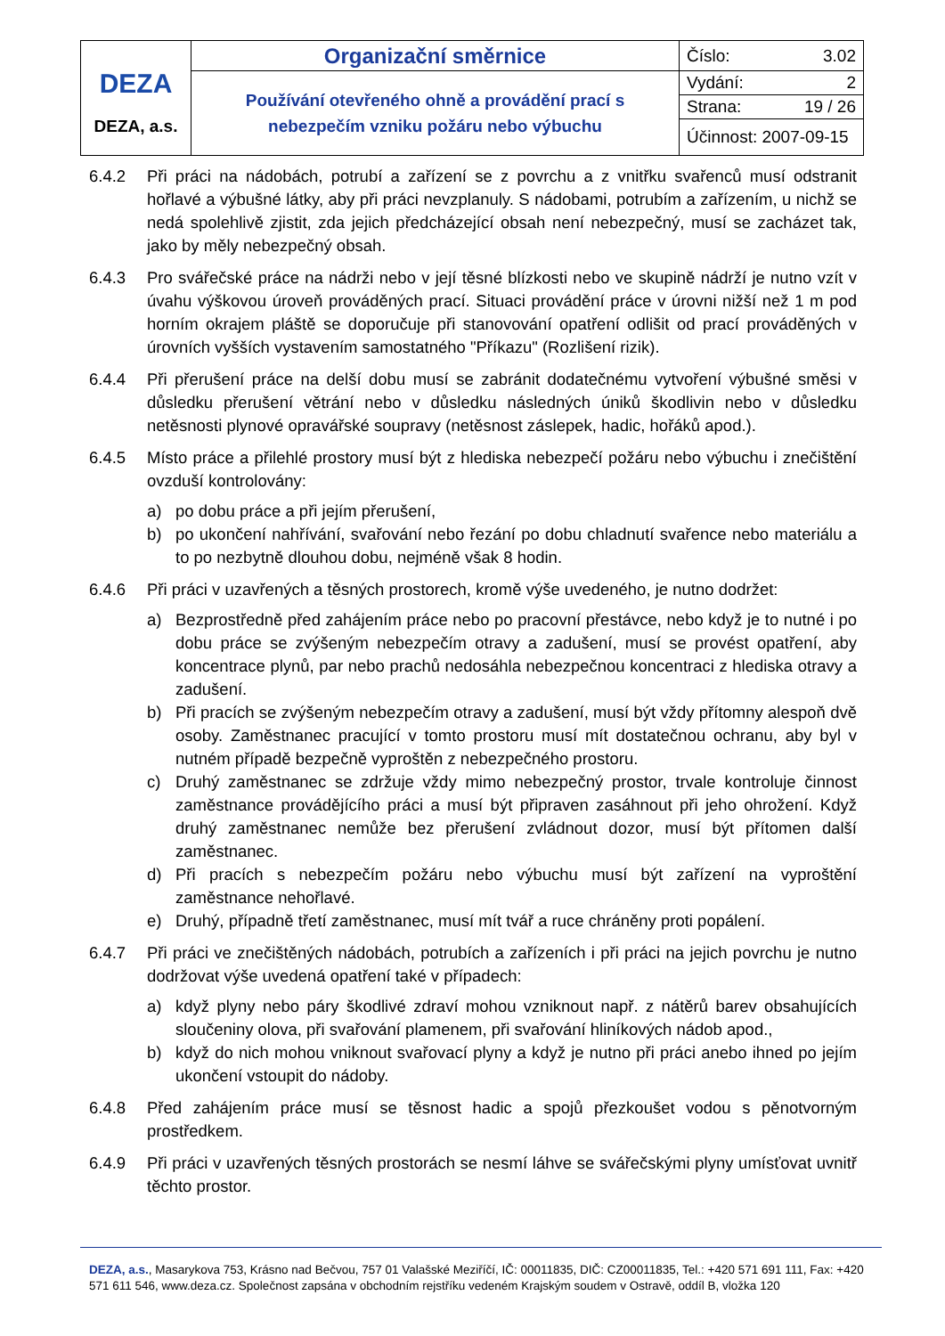| DEZA DEZA, a.s. | Organizační směrnice | Číslo: 3.02 |
| | Používání otevřeného ohně a provádění prací s nebezpečím vzniku požáru nebo výbuchu | Vydání: 2 |
| | | Strana: 19 / 26 |
| | | Účinnost: 2007-09-15 |
6.4.2 Při práci na nádobách, potrubí a zařízení se z povrchu a z vnitřku svařenců musí odstranit hořlavé a výbušné látky, aby při práci nevzplanuly. S nádobami, potrubím a zařízením, u nichž se nedá spolehlivě zjistit, zda jejich předcházející obsah není nebezpečný, musí se zacházet tak, jako by měly nebezpečný obsah.
6.4.3 Pro svářečské práce na nádrži nebo v její těsné blízkosti nebo ve skupině nádrží je nutno vzít v úvahu výškovou úroveň prováděných prací. Situaci provádění práce v úrovni nižší než 1 m pod horním okrajem pláště se doporučuje při stanovování opatření odlišit od prací prováděných v úrovních vyšších vystavením samostatného "Příkazu" (Rozlišení rizik).
6.4.4 Při přerušení práce na delší dobu musí se zabránit dodatečnému vytvoření výbušné směsi v důsledku přerušení větrání nebo v důsledku následných úniků škodlivin nebo v důsledku netěsnosti plynové opravářské soupravy (netěsnost záslepek, hadic, hořáků apod.).
6.4.5 Místo práce a přilehlé prostory musí být z hlediska nebezpečí požáru nebo výbuchu i znečištění ovzduší kontrolovány:
a) po dobu práce a při jejím přerušení,
b) po ukončení nahřívání, svařování nebo řezání po dobu chladnutí svařence nebo materiálu a to po nezbytně dlouhou dobu, nejméně však 8 hodin.
6.4.6 Při práci v uzavřených a těsných prostorech, kromě výše uvedeného, je nutno dodržet:
a) Bezprostředně před zahájením práce nebo po pracovní přestávce, nebo když je to nutné i po dobu práce se zvýšeným nebezpečím otravy a zadušení, musí se provést opatření, aby koncentrace plynů, par nebo prachů nedosáhla nebezpečnou koncentraci z hlediska otravy a zadušení.
b) Při pracích se zvýšeným nebezpečím otravy a zadušení, musí být vždy přítomny alespoň dvě osoby. Zaměstnanec pracující v tomto prostoru musí mít dostatečnou ochranu, aby byl v nutném případě bezpečně vyproštěn z nebezpečného prostoru.
c) Druhý zaměstnanec se zdržuje vždy mimo nebezpečný prostor, trvale kontroluje činnost zaměstnance provádějícího práci a musí být připraven zasáhnout při jeho ohrožení. Když druhý zaměstnanec nemůže bez přerušení zvládnout dozor, musí být přítomen další zaměstnanec.
d) Při pracích s nebezpečím požáru nebo výbuchu musí být zařízení na vyproštění zaměstnance nehořlavé.
e) Druhý, případně třetí zaměstnanec, musí mít tvář a ruce chráněny proti popálení.
6.4.7 Při práci ve znečištěných nádobách, potrubích a zařízeních i při práci na jejich povrchu je nutno dodržovat výše uvedená opatření také v případech:
a) když plyny nebo páry škodlivé zdraví mohou vzniknout např. z nátěrů barev obsahujících sloučeniny olova, při svařování plamenem, při svařování hliníkových nádob apod.,
b) když do nich mohou vniknout svařovací plyny a když je nutno při práci anebo ihned po jejím ukončení vstoupit do nádoby.
6.4.8 Před zahájením práce musí se těsnost hadic a spojů přezkoušet vodou s pěnotvorným prostředkem.
6.4.9 Při práci v uzavřených těsných prostorách se nesmí láhve se svářečskými plyny umísťovat uvnitř těchto prostor.
DEZA, a.s., Masarykova 753, Krásno nad Bečvou, 757 01 Valašské Meziříčí, IČ: 00011835, DIČ: CZ00011835, Tel.: +420 571 691 111, Fax: +420 571 611 546, www.deza.cz. Společnost zapsána v obchodním rejstříku vedeném Krajským soudem v Ostravě, oddíl B, vložka 120